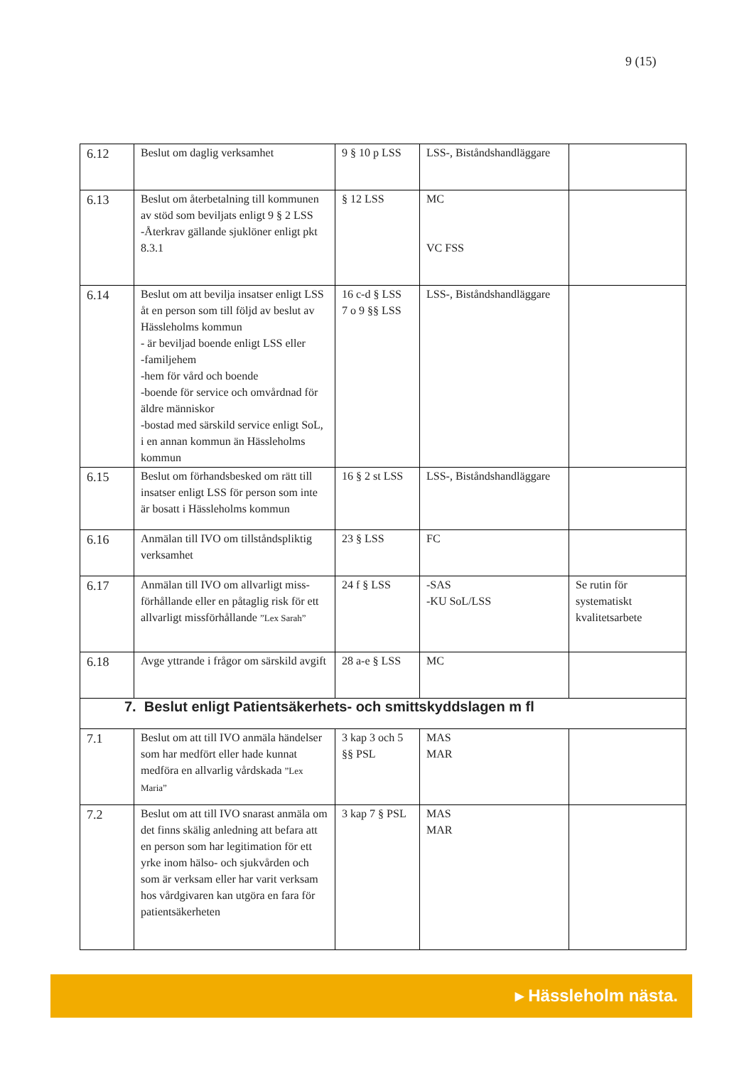9 (15)
| 6.12 | Beslut om daglig verksamhet | 9 § 10 p LSS | LSS-, Biståndshandläggare | |
| 6.13 | Beslut om återbetalning till kommunen av stöd som beviljats enligt 9 § 2 LSS -Återkrav gällande sjuklöner enligt pkt 8.3.1 | § 12 LSS | MC VC FSS | |
| 6.14 | Beslut om att bevilja insatser enligt LSS åt en person som till följd av beslut av Hässleholms kommun - är beviljad boende enligt LSS eller -familjehem -hem för vård och boende -boende för service och omvårdnad för äldre människor -bostad med särskild service enligt SoL, i en annan kommun än Hässleholms kommun | 16 c-d § LSS 7 o 9 §§ LSS | LSS-, Biståndshandläggare | |
| 6.15 | Beslut om förhandsbesked om rätt till insatser enligt LSS för person som inte är bosatt i Hässleholms kommun | 16 § 2 st LSS | LSS-, Biståndshandläggare | |
| 6.16 | Anmälan till IVO om tillståndspliktig verksamhet | 23 § LSS | FC | |
| 6.17 | Anmälan till IVO om allvarligt miss-förhållande eller en påtaglig risk för ett allvarligt missförhållande ”Lex Sarah” | 24 f § LSS | -SAS -KU SoL/LSS | Se rutin för systematiskt kvalitetsarbete |
| 6.18 | Avge yttrande i frågor om särskild avgift | 28 a-e § LSS | MC | |
| 7. Beslut enligt Patientsäkerhets- och smittskyddslagen m fl | | | | |
| 7.1 | Beslut om att till IVO anmäla händelser som har medfört eller hade kunnat medföra en allvarlig vårdskada ”Lex Maria” | 3 kap 3 och 5 §§ PSL | MAS MAR | |
| 7.2 | Beslut om att till IVO snarast anmäla om det finns skälig anledning att befara att en person som har legitimation för ett yrke inom hälso- och sjukvården och som är verksam eller har varit verksam hos vårdgivaren kan utgöra en fara för patientsäkerheten | 3 kap 7 § PSL | MAS MAR | |
▸ Hässleholm nästa.